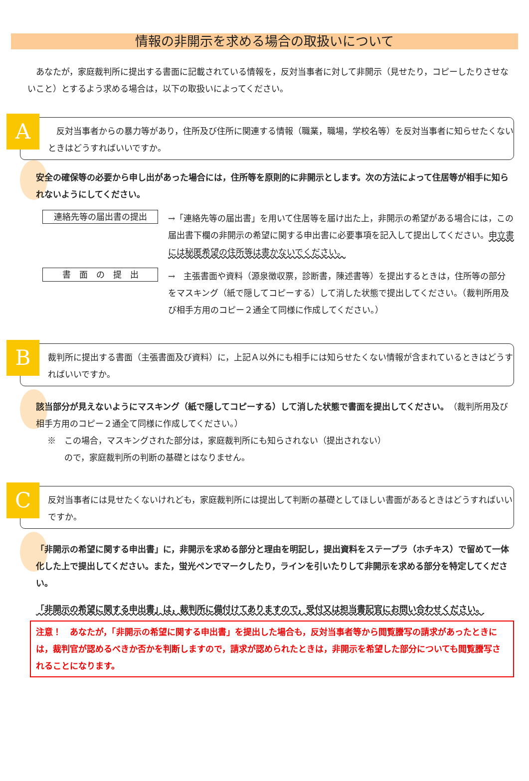情報の非開示を求める場合の取扱いについて
あなたが，家庭裁判所に提出する書面に記載されている情報を，反対当事者に対して非開示（見せたり，コピーしたりさせないこと）とするよう求める場合は，以下の取扱いによってください。
A
　反対当事者からの暴力等があり，住所及び住所に関連する情報（職業，職場，学校名等）を反対当事者に知らせたくないときはどうすればいいですか。
安全の確保等の必要から申し出があった場合には，住所等を原則的に非開示とします。次の方法によって住居等が相手に知られないようにしてください。
連絡先等の届出書の提出
→「連絡先等の届出書」を用いて住居等を届け出た上，非開示の希望がある場合には，この届出書下欄の非開示の希望に関する申出書に必要事項を記入して提出してください。申立書には秘匿希望の住所等は書かないでください。
書　面　の　提　出
→　主張書面や資料（源泉徴収票，診断書，陳述書等）を提出するときは，住所等の部分をマスキング（紙で隠してコピーする）して消した状態で提出してください。（裁判所用及び相手方用のコピー２通全て同様に作成してください。）
B
裁判所に提出する書面（主張書面及び資料）に，上記Ａ以外にも相手には知らせたくない情報が含まれているときはどうすればいいですか。
該当部分が見えないようにマスキング（紙で隠してコピーする）して消した状態で書面を提出してください。（裁判所用及び相手方用のコピー２通全て同様に作成してください。）
※　この場合，マスキングされた部分は，家庭裁判所にも知らされない（提出されない）
　　ので，家庭裁判所の判断の基礎とはなりません。
C
反対当事者には見せたくないけれども，家庭裁判所には提出して判断の基礎としてほしい書面があるときはどうすればいいですか。
「非開示の希望に関する申出書」に，非開示を求める部分と理由を明記し，提出資料をステープラ（ホチキス）で留めて一体化した上で提出してください。また，蛍光ペンでマークしたり，ラインを引いたりして非開示を求める部分を特定してください。
「非開示の希望に関する申出書」は，裁判所に備付けてありますので，受付又は担当書記官にお問い合わせください。
注意！　あなたが，「非開示の希望に関する申出書」を提出した場合も，反対当事者等から閲覧謄写の請求があったときには，裁判官が認めるべきか否かを判断しますので，請求が認められたときは，非開示を希望した部分についても閲覧謄写されることになります。